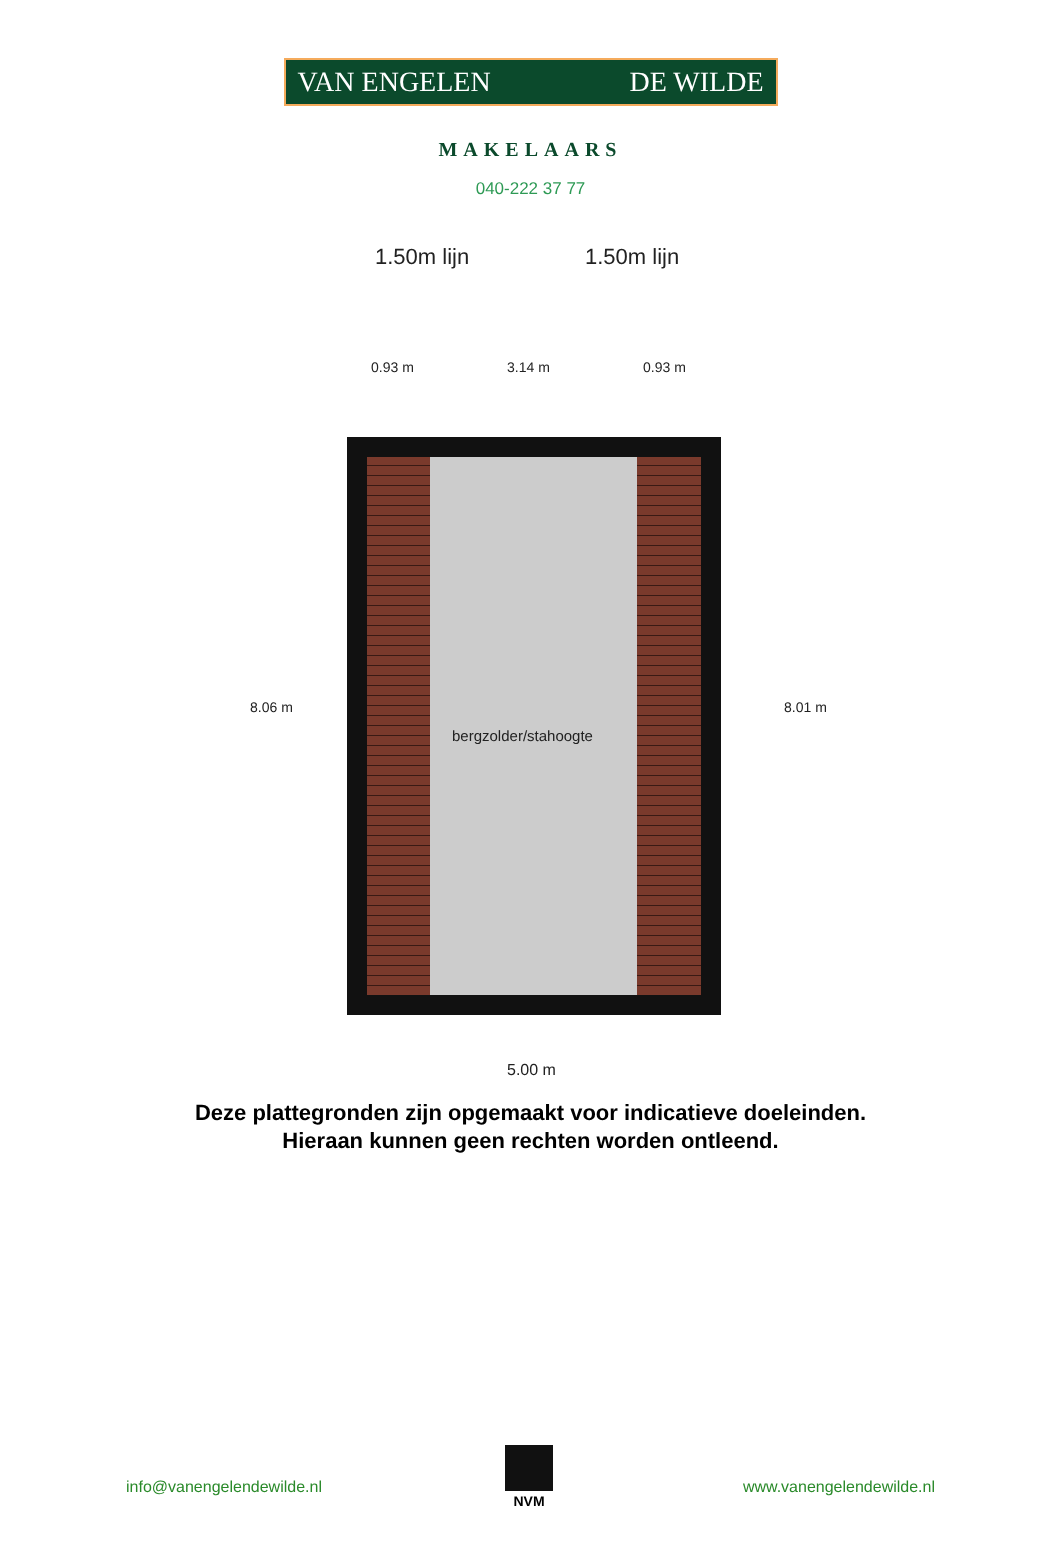VAN ENGELEN DE WILDE
MAKELAARS
040-222 37 77
1.50m lijn 1.50m lijn
0.93 m 3.14 m 0.93 m
bergzolder/stahoogte
8.06 m 8.01 m
5.00 m
Deze plattegronden zijn opgemaakt voor indicatieve doeleinden.
Hieraan kunnen geen rechten worden ontleend.
NVM
info@vanengelendewilde.nl www.vanengelendewilde.nl